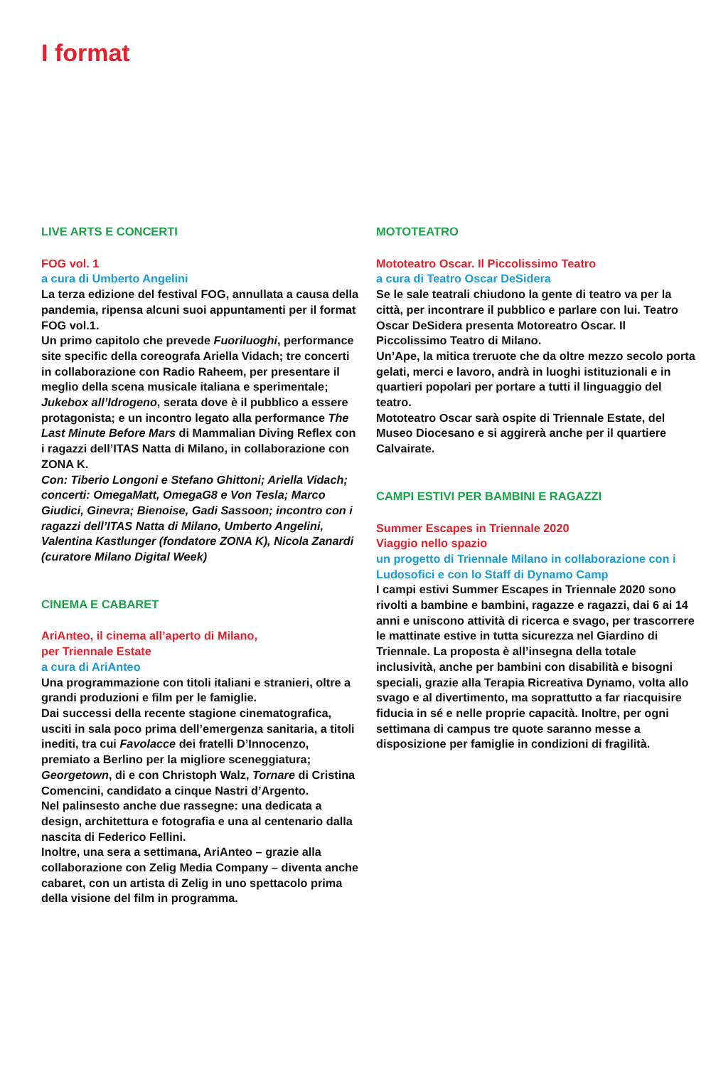I format
LIVE ARTS E CONCERTI
FOG vol. 1
a cura di Umberto Angelini
La terza edizione del festival FOG, annullata a causa della pandemia, ripensa alcuni suoi appuntamenti per il format FOG vol.1.
Un primo capitolo che prevede Fuoriluoghi, performance site specific della coreografa Ariella Vidach; tre concerti in collaborazione con Radio Raheem, per presentare il meglio della scena musicale italiana e sperimentale; Jukebox all’Idro­geno, serata dove è il pubblico a essere protago­nista; e un incontro legato alla performance The Last Minute Before Mars di Mammalian Diving Reflex con i ragazzi dell’ITAS Natta di Milano, in collaborazione con ZONA K.
Con: Tiberio Longoni e Stefano Ghittoni; Ariella Vidach; concerti: OmegaMatt, OmegaG8 e Von Tesla; Marco Giudici, Ginevra; Bienoise, Gadi Sassoon; incontro con i ragazzi dell’ITAS Natta di Milano, Umberto Angelini, Valentina Kastlunger (fondatore ZONA K), Nicola Zanardi (curatore Milano Digital Week)
CINEMA E CABARET
AriAnteo, il cinema all’aperto di Milano,
per Triennale Estate
a cura di AriAnteo
Una programmazione con titoli italiani e stranieri, oltre a grandi produzioni e film per le famiglie.
Dai successi della recente stagione cinematogra­fica, usciti in sala poco prima dell’emergenza sanitaria, a titoli inediti, tra cui Favolacce dei fratelli D’Innocenzo, premiato a Berlino per la migliore sceneggiatura; Georgetown, di e con Christoph Walz, Tornare di Cristina Comencini, candidato a cinque Nastri d’Argento.
Nel palinsesto anche due rassegne: una dedicata a design, architettura e fotografia e una al centenario dalla nascita di Federico Fellini.
Inoltre, una sera a settimana, AriAnteo – grazie alla collaborazione con Zelig Media Company – diventa anche cabaret, con un artista di Zelig in uno spettacolo prima della visione del film in programma.
MOTOTEATRO
Mototeatro Oscar. Il Piccolissimo Teatro
a cura di Teatro Oscar DeSidera
Se le sale teatrali chiudono la gente di teatro va per la città, per incontrare il pubblico e parlare con lui. Teatro Oscar DeSidera presenta Motorea­tro Oscar. Il Piccolissimo Teatro di Milano.
Un’Ape, la mitica treruote che da oltre mezzo secolo porta gelati, merci e lavoro, andrà in luoghi istituzionali e in quartieri popolari per portare a tutti il linguaggio del teatro.
Mototeatro Oscar sarà ospite di Triennale Estate, del Museo Diocesano e si aggirerà anche per il quartiere Calvairate.
CAMPI ESTIVI PER BAMBINI E RAGAZZI
Summer Escapes in Triennale 2020
Viaggio nello spazio
un progetto di Triennale Milano in collaborazione con i Ludosofici e con lo Staff di Dynamo Camp
I campi estivi Summer Escapes in Triennale 2020 sono rivolti a bambine e bambini, ragazze e ragazzi, dai 6 ai 14 anni e uniscono attività di ricerca e svago, per trascorrere le mattinate estive in tutta sicurezza nel Giardino di Triennale. La proposta è all’insegna della totale inclusività, anche per bambini con disabilità e bisogni speciali, grazie alla Terapia Ricreativa Dynamo, volta allo svago e al divertimento, ma soprattutto a far riacquisire fiducia in sé e nelle proprie capacità. Inoltre, per ogni settimana di campus tre quote saranno messe a disposizione per famiglie in condizioni di fragilità.